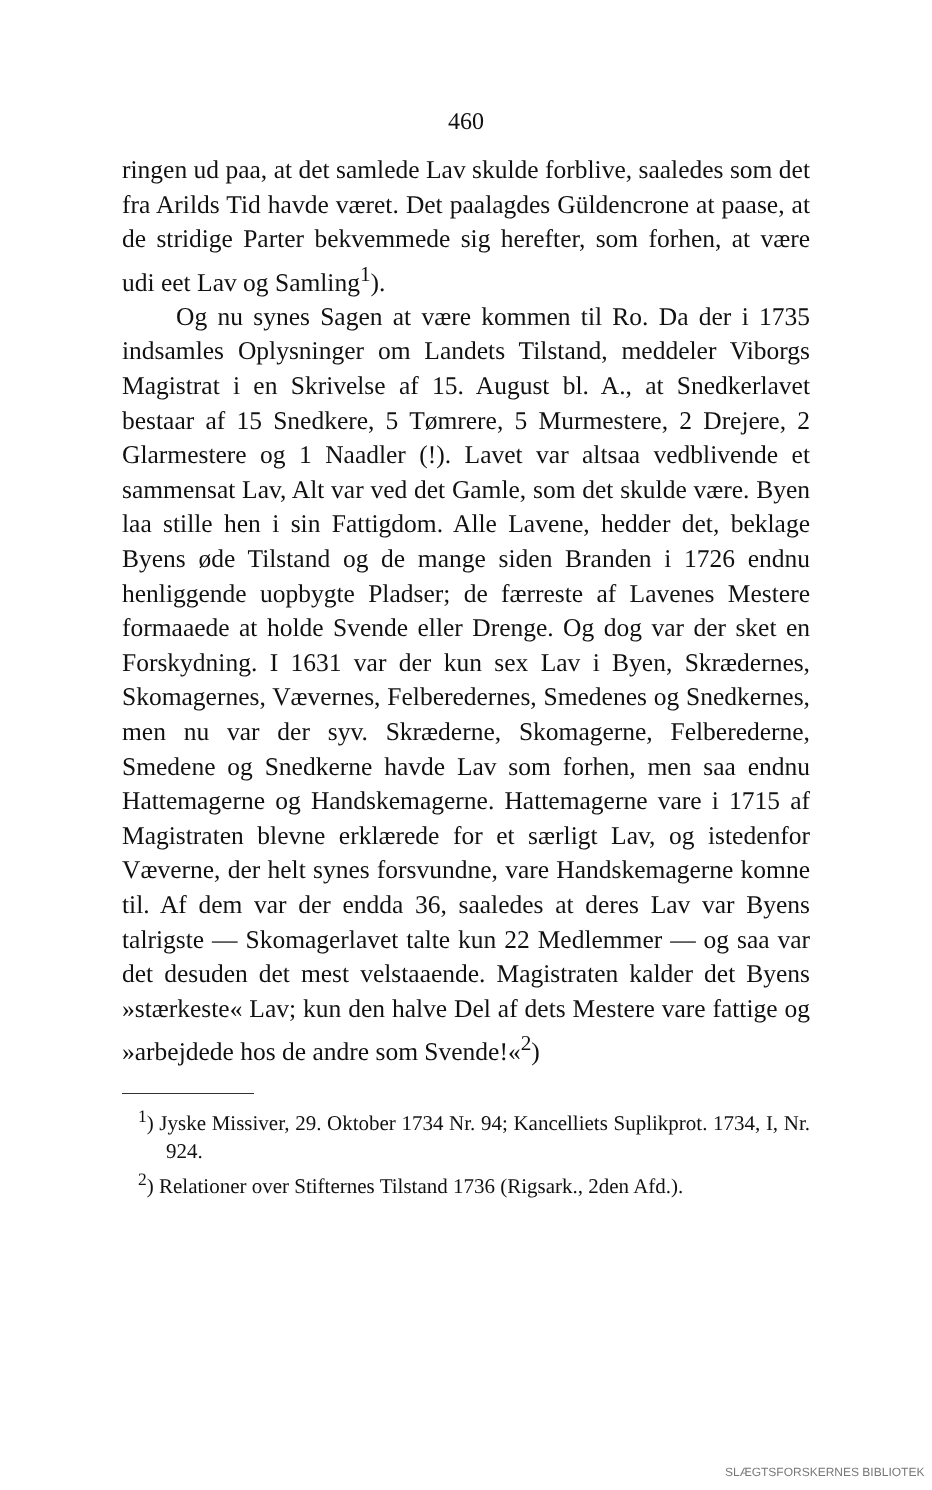460
ringen ud paa, at det samlede Lav skulde forblive, saaledes som det fra Arilds Tid havde været. Det paalagdes Güldencrone at paase, at de stridige Parter bekvemmede sig herefter, som forhen, at være udi eet Lav og Samling<sup>1</sup>).
Og nu synes Sagen at være kommen til Ro. Da der i 1735 indsamles Oplysninger om Landets Tilstand, meddeler Viborgs Magistrat i en Skrivelse af 15. August bl. A., at Snedkerlavet bestaar af 15 Snedkere, 5 Tømrere, 5 Murmestere, 2 Drejere, 2 Glarmestere og 1 Naadler (!). Lavet var altsaa vedblivende et sammensat Lav, Alt var ved det Gamle, som det skulde være. Byen laa stille hen i sin Fattigdom. Alle Lavene, hedder det, beklage Byens øde Tilstand og de mange siden Branden i 1726 endnu henliggende uopbygte Pladser; de færreste af Lavenes Mestere formaaede at holde Svende eller Drenge. Og dog var der sket en Forskydning. I 1631 var der kun sex Lav i Byen, Skrædernes, Skomagernes, Vævernes, Felberedernes, Smedenes og Snedkernes, men nu var der syv. Skræderne, Skomagerne, Felberederne, Smedene og Snedkerne havde Lav som forhen, men saa endnu Hattemagerne og Handskemagerne. Hattemagerne vare i 1715 af Magistraten blevne erklærede for et særligt Lav, og istedenfor Væverne, der helt synes forsvundne, vare Handskemagerne komne til. Af dem var der endda 36, saaledes at deres Lav var Byens talrigste — Skomagerlavet talte kun 22 Medlemmer — og saa var det desuden det mest velstaaende. Magistraten kalder det Byens »stærkeste« Lav; kun den halve Del af dets Mestere vare fattige og »arbejdede hos de andre som Svende!«<sup>2</sup>)
<sup>1</sup>) Jyske Missiver, 29. Oktober 1734 Nr. 94; Kancelliets Suplikprot. 1734, I, Nr. 924.
<sup>2</sup>) Relationer over Stifternes Tilstand 1736 (Rigsark., 2den Afd.).
SLÆGTSFORSKERNES BIBLIOTEK